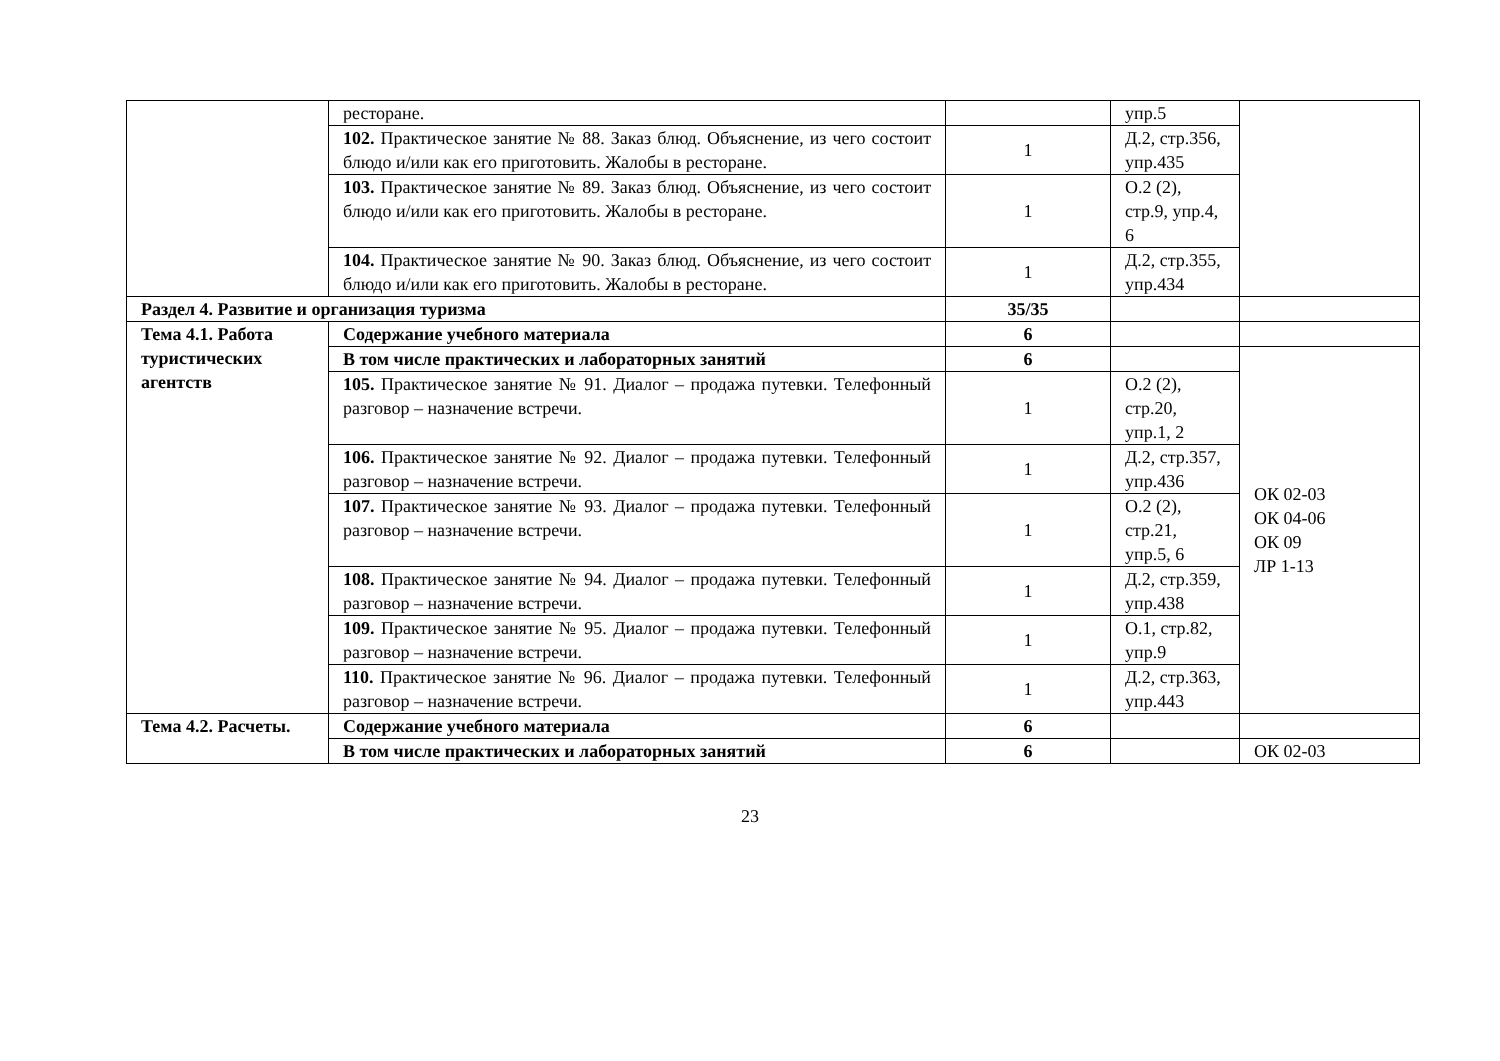| | ресторане. | | упр.5 | |
| | 102. Практическое занятие № 88. Заказ блюд. Объяснение, из чего состоит блюдо и/или как его приготовить. Жалобы в ресторане. | 1 | Д.2, стр.356, упр.435 | |
| | 103. Практическое занятие № 89. Заказ блюд. Объяснение, из чего состоит блюдо и/или как его приготовить. Жалобы в ресторане. | 1 | О.2 (2), стр.9, упр.4, 6 | |
| | 104. Практическое занятие № 90. Заказ блюд. Объяснение, из чего состоит блюдо и/или как его приготовить. Жалобы в ресторане. | 1 | Д.2, стр.355, упр.434 | |
| Раздел 4. Развитие и организация туризма | | 35/35 | | |
| Тема 4.1. Работа туристических агентств | Содержание учебного материала | 6 | | |
| | В том числе практических и лабораторных занятий | 6 | | ОК 02-03 ОК 04-06 ОК 09 ЛР 1-13 |
| | 105. Практическое занятие № 91. Диалог – продажа путевки. Телефонный разговор – назначение встречи. | 1 | О.2 (2), стр.20, упр.1, 2 | |
| | 106. Практическое занятие № 92. Диалог – продажа путевки. Телефонный разговор – назначение встречи. | 1 | Д.2, стр.357, упр.436 | |
| | 107. Практическое занятие № 93. Диалог – продажа путевки. Телефонный разговор – назначение встречи. | 1 | О.2 (2), стр.21, упр.5, 6 | |
| | 108. Практическое занятие № 94. Диалог – продажа путевки. Телефонный разговор – назначение встречи. | 1 | Д.2, стр.359, упр.438 | |
| | 109. Практическое занятие № 95. Диалог – продажа путевки. Телефонный разговор – назначение встречи. | 1 | О.1, стр.82, упр.9 | |
| | 110. Практическое занятие № 96. Диалог – продажа путевки. Телефонный разговор – назначение встречи. | 1 | Д.2, стр.363, упр.443 | |
| Тема 4.2. Расчеты. | Содержание учебного материала | 6 | | |
| | В том числе практических и лабораторных занятий | 6 | | ОК 02-03 |
23